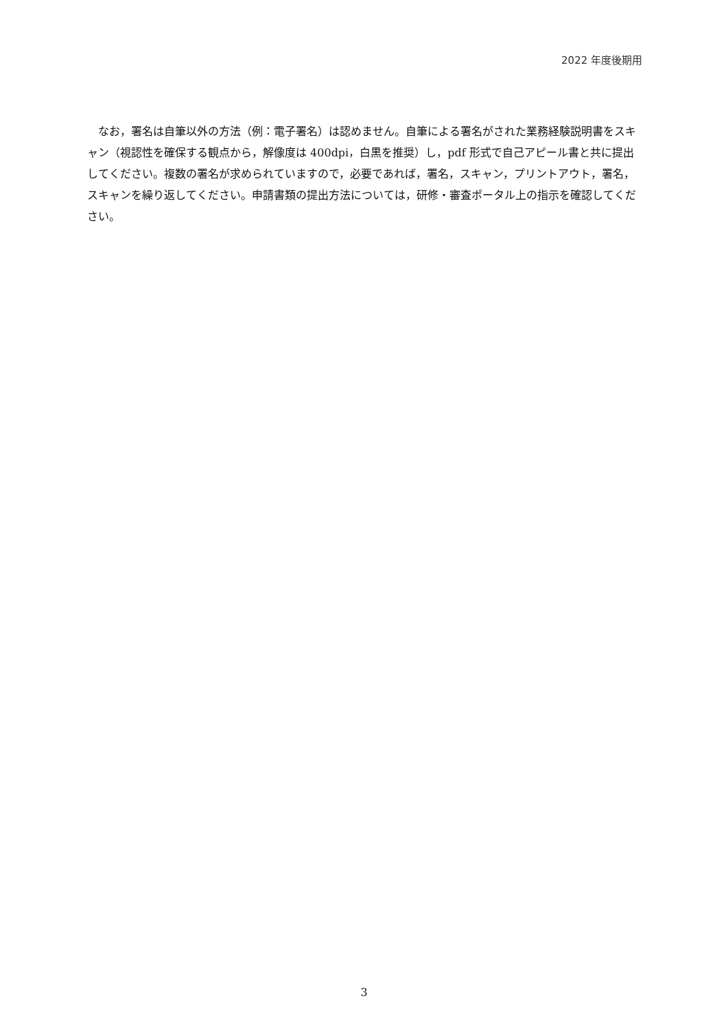2022 年度後期用
なお，署名は自筆以外の方法（例：電子署名）は認めません。自筆による署名がされた業務経験説明書をスキャン（視認性を確保する観点から，解像度は 400dpi，白黒を推奨）し，pdf 形式で自己アピール書と共に提出してください。複数の署名が求められていますので，必要であれば，署名，スキャン，プリントアウト，署名，スキャンを繰り返してください。申請書類の提出方法については，研修・審査ポータル上の指示を確認してください。
3